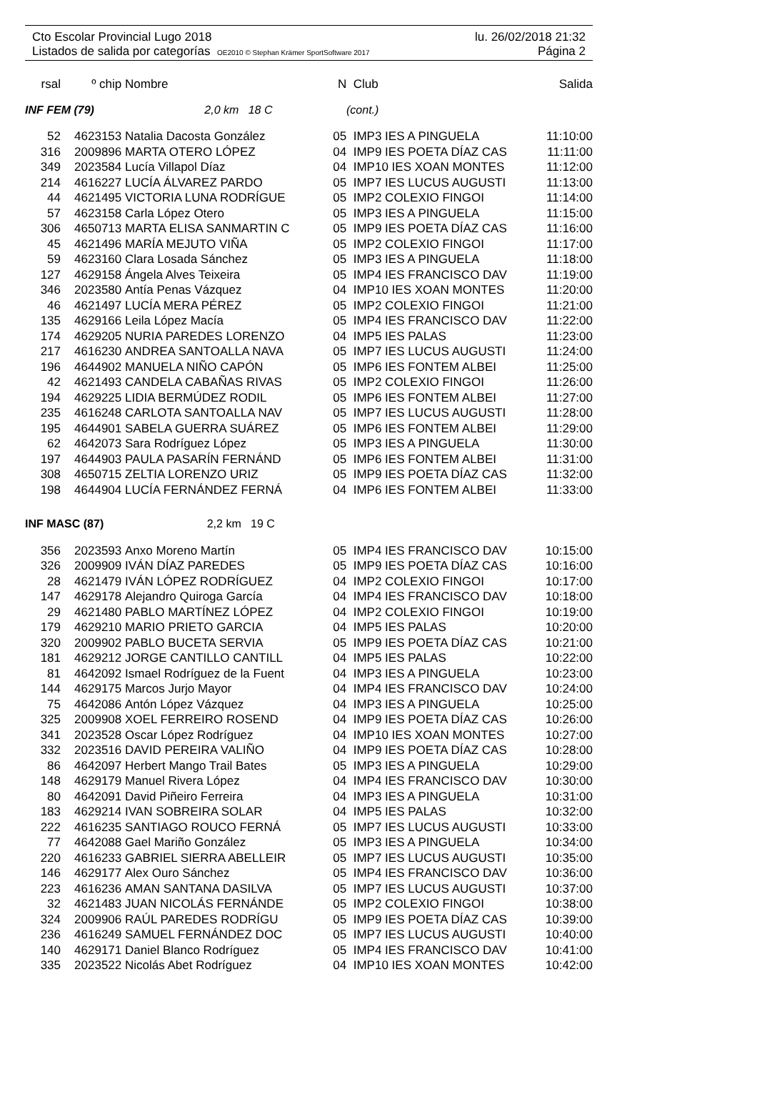Cto Escolar Provincial Lugo 2018 lu. 26/02/2018 21:32
Listados de salida por categorías OE2010 © Stephan Krämer SportSoftware 2017 Página 2
| rsal | º chip | Nombre | N | Club | Salida |
| --- | --- | --- | --- | --- | --- |
| INF FEM (79) 2,0 km 18 C | | | (cont.) | | |
| 52 | 4623153 | Natalia Dacosta González | 05 | IMP3 IES A PINGUELA | 11:10:00 |
| 316 | 2009896 | MARTA OTERO LÓPEZ | 04 | IMP9 IES POETA DÍAZ CAS | 11:11:00 |
| 349 | 2023584 | Lucía Villapol Díaz | 04 | IMP10 IES XOAN MONTES | 11:12:00 |
| 214 | 4616227 | LUCÍA ÁLVAREZ PARDO | 05 | IMP7 IES LUCUS AUGUSTI | 11:13:00 |
| 44 | 4621495 | VICTORIA LUNA RODRÍGUE | 05 | IMP2 COLEXIO FINGOI | 11:14:00 |
| 57 | 4623158 | Carla López Otero | 05 | IMP3 IES A PINGUELA | 11:15:00 |
| 306 | 4650713 | MARTA ELISA SANMARTIN C | 05 | IMP9 IES POETA DÍAZ CAS | 11:16:00 |
| 45 | 4621496 | MARÍA MEJUTO VIÑA | 05 | IMP2 COLEXIO FINGOI | 11:17:00 |
| 59 | 4623160 | Clara Losada Sánchez | 05 | IMP3 IES A PINGUELA | 11:18:00 |
| 127 | 4629158 | Ángela Alves Teixeira | 05 | IMP4 IES FRANCISCO DAV | 11:19:00 |
| 346 | 2023580 | Antía Penas Vázquez | 04 | IMP10 IES XOAN MONTES | 11:20:00 |
| 46 | 4621497 | LUCÍA MERA PÉREZ | 05 | IMP2 COLEXIO FINGOI | 11:21:00 |
| 135 | 4629166 | Leila López Macía | 05 | IMP4 IES FRANCISCO DAV | 11:22:00 |
| 174 | 4629205 | NURIA PAREDES LORENZO | 04 | IMP5 IES PALAS | 11:23:00 |
| 217 | 4616230 | ANDREA SANTOALLA NAVA | 05 | IMP7 IES LUCUS AUGUSTI | 11:24:00 |
| 196 | 4644902 | MANUELA NIÑO CAPÓN | 05 | IMP6 IES FONTEM ALBEI | 11:25:00 |
| 42 | 4621493 | CANDELA CABAÑAS RIVAS | 05 | IMP2 COLEXIO FINGOI | 11:26:00 |
| 194 | 4629225 | LIDIA BERMÚDEZ RODIL | 05 | IMP6 IES FONTEM ALBEI | 11:27:00 |
| 235 | 4616248 | CARLOTA SANTOALLA NAV | 05 | IMP7 IES LUCUS AUGUSTI | 11:28:00 |
| 195 | 4644901 | SABELA GUERRA SUÁREZ | 05 | IMP6 IES FONTEM ALBEI | 11:29:00 |
| 62 | 4642073 | Sara Rodríguez López | 05 | IMP3 IES A PINGUELA | 11:30:00 |
| 197 | 4644903 | PAULA PASARÍN FERNÁND | 05 | IMP6 IES FONTEM ALBEI | 11:31:00 |
| 308 | 4650715 | ZELTIA LORENZO URIZ | 05 | IMP9 IES POETA DÍAZ CAS | 11:32:00 |
| 198 | 4644904 | LUCÍA FERNÁNDEZ FERNÁ | 04 | IMP6 IES FONTEM ALBEI | 11:33:00 |
| INF MASC (87) 2,2 km 19 C | | | | | |
| 356 | 2023593 | Anxo Moreno Martín | 05 | IMP4 IES FRANCISCO DAV | 10:15:00 |
| 326 | 2009909 | IVÁN DÍAZ PAREDES | 05 | IMP9 IES POETA DÍAZ CAS | 10:16:00 |
| 28 | 4621479 | IVÁN LÓPEZ RODRÍGUEZ | 04 | IMP2 COLEXIO FINGOI | 10:17:00 |
| 147 | 4629178 | Alejandro Quiroga García | 04 | IMP4 IES FRANCISCO DAV | 10:18:00 |
| 29 | 4621480 | PABLO MARTÍNEZ LÓPEZ | 04 | IMP2 COLEXIO FINGOI | 10:19:00 |
| 179 | 4629210 | MARIO PRIETO GARCIA | 04 | IMP5 IES PALAS | 10:20:00 |
| 320 | 2009902 | PABLO BUCETA SERVIA | 05 | IMP9 IES POETA DÍAZ CAS | 10:21:00 |
| 181 | 4629212 | JORGE CANTILLO CANTILL | 04 | IMP5 IES PALAS | 10:22:00 |
| 81 | 4642092 | Ismael Rodríguez de la Fuent | 04 | IMP3 IES A PINGUELA | 10:23:00 |
| 144 | 4629175 | Marcos Jurjo Mayor | 04 | IMP4 IES FRANCISCO DAV | 10:24:00 |
| 75 | 4642086 | Antón López Vázquez | 04 | IMP3 IES A PINGUELA | 10:25:00 |
| 325 | 2009908 | XOEL FERREIRO ROSEND | 04 | IMP9 IES POETA DÍAZ CAS | 10:26:00 |
| 341 | 2023528 | Oscar López Rodríguez | 04 | IMP10 IES XOAN MONTES | 10:27:00 |
| 332 | 2023516 | DAVID PEREIRA VALIÑO | 04 | IMP9 IES POETA DÍAZ CAS | 10:28:00 |
| 86 | 4642097 | Herbert Mango Trail Bates | 05 | IMP3 IES A PINGUELA | 10:29:00 |
| 148 | 4629179 | Manuel Rivera López | 04 | IMP4 IES FRANCISCO DAV | 10:30:00 |
| 80 | 4642091 | David Piñeiro Ferreira | 04 | IMP3 IES A PINGUELA | 10:31:00 |
| 183 | 4629214 | IVAN SOBREIRA SOLAR | 04 | IMP5 IES PALAS | 10:32:00 |
| 222 | 4616235 | SANTIAGO ROUCO FERNÁ | 05 | IMP7 IES LUCUS AUGUSTI | 10:33:00 |
| 77 | 4642088 | Gael Mariño González | 05 | IMP3 IES A PINGUELA | 10:34:00 |
| 220 | 4616233 | GABRIEL SIERRA ABELLEIR | 05 | IMP7 IES LUCUS AUGUSTI | 10:35:00 |
| 146 | 4629177 | Alex Ouro Sánchez | 05 | IMP4 IES FRANCISCO DAV | 10:36:00 |
| 223 | 4616236 | AMAN SANTANA DASILVA | 05 | IMP7 IES LUCUS AUGUSTI | 10:37:00 |
| 32 | 4621483 | JUAN NICOLÁS FERNÁNDE | 05 | IMP2 COLEXIO FINGOI | 10:38:00 |
| 324 | 2009906 | RAÚL PAREDES RODRÍGU | 05 | IMP9 IES POETA DÍAZ CAS | 10:39:00 |
| 236 | 4616249 | SAMUEL FERNÁNDEZ DOC | 05 | IMP7 IES LUCUS AUGUSTI | 10:40:00 |
| 140 | 4629171 | Daniel Blanco Rodríguez | 05 | IMP4 IES FRANCISCO DAV | 10:41:00 |
| 335 | 2023522 | Nicolás Abet Rodríguez | 04 | IMP10 IES XOAN MONTES | 10:42:00 |